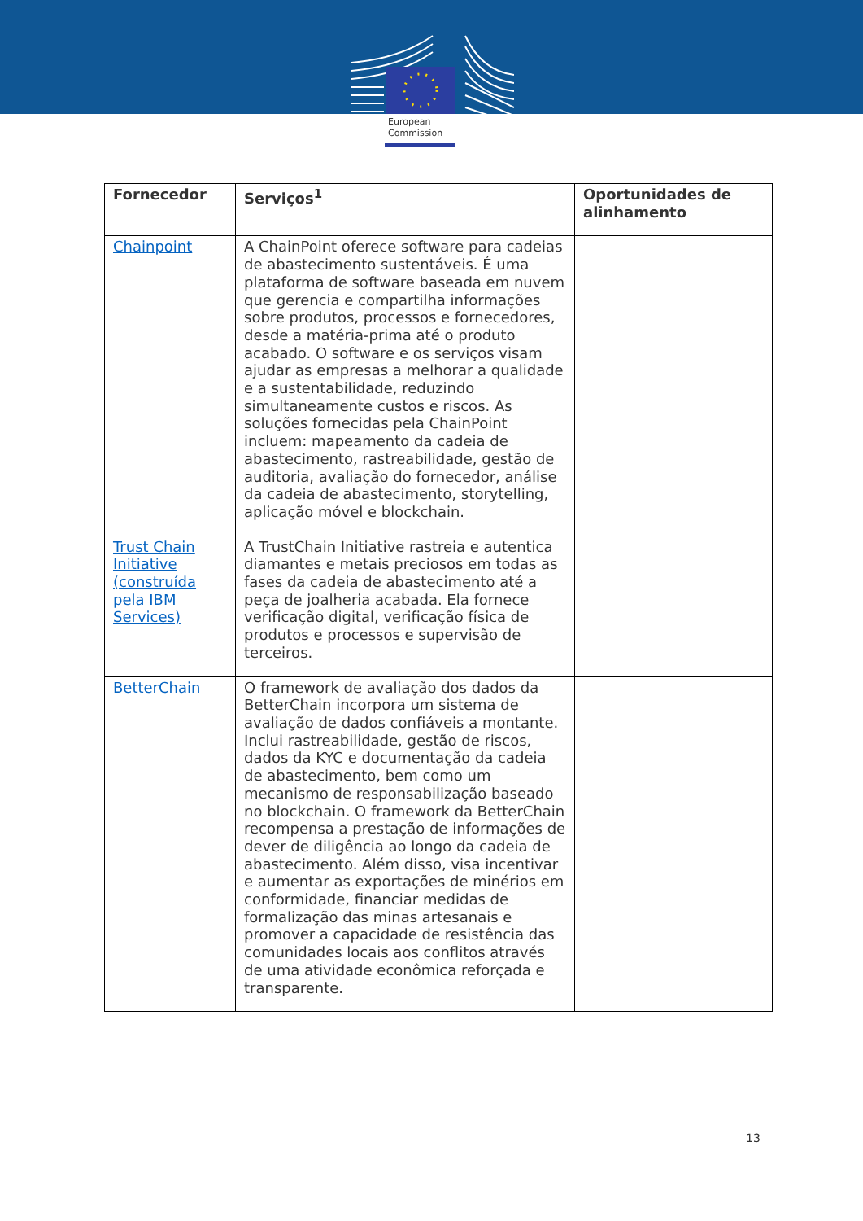European
Commission
| Fornecedor | Serviços<sup>1</sup> | Oportunidades de alinhamento |
| --- | --- | --- |
| Chainpoint | A ChainPoint oferece software para cadeias de abastecimento sustentáveis. É uma plataforma de software baseada em nuvem que gerencia e compartilha informações sobre produtos, processos e fornecedores, desde a matéria-prima até o produto acabado. O software e os serviços visam ajudar as empresas a melhorar a qualidade e a sustentabilidade, reduzindo simultaneamente custos e riscos. As soluções fornecidas pela ChainPoint incluem: mapeamento da cadeia de abastecimento, rastreabilidade, gestão de auditoria, avaliação do fornecedor, análise da cadeia de abastecimento, storytelling, aplicação móvel e blockchain. | |
| Trust Chain Initiative (construída pela IBM Services) | A TrustChain Initiative rastreia e autentica diamantes e metais preciosos em todas as fases da cadeia de abastecimento até a peça de joalheria acabada. Ela fornece verificação digital, verificação física de produtos e processos e supervisão de terceiros. | |
| BetterChain | O framework de avaliação dos dados da BetterChain incorpora um sistema de avaliação de dados confiáveis a montante. Inclui rastreabilidade, gestão de riscos, dados da KYC e documentação da cadeia de abastecimento, bem como um mecanismo de responsabilização baseado no blockchain. O framework da BetterChain recompensa a prestação de informações de dever de diligência ao longo da cadeia de abastecimento. Além disso, visa incentivar e aumentar as exportações de minérios em conformidade, financiar medidas de formalização das minas artesanais e promover a capacidade de resistência das comunidades locais aos conflitos através de uma atividade econômica reforçada e transparente. | |
13